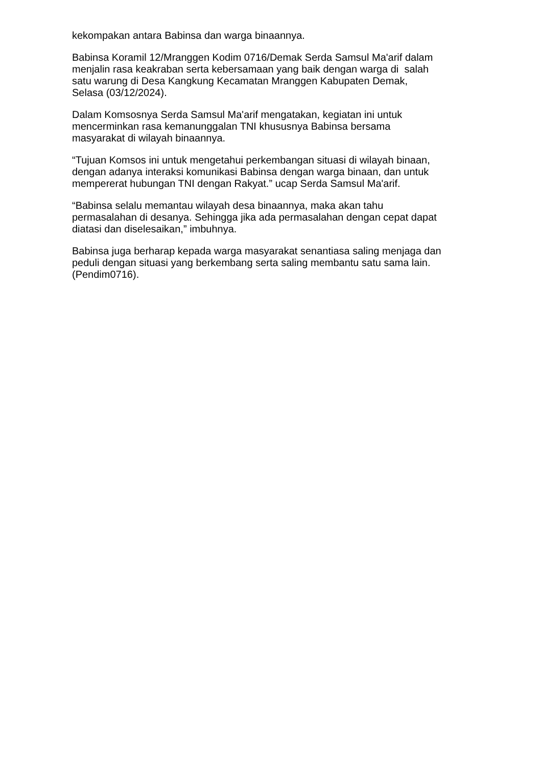kekompakan antara Babinsa dan warga binaannya.
Babinsa Koramil 12/Mranggen Kodim 0716/Demak Serda Samsul Ma'arif dalam
menjalin rasa keakraban serta kebersamaan yang baik dengan warga di salah
satu warung di Desa Kangkung Kecamatan Mranggen Kabupaten Demak,
Selasa (03/12/2024).
Dalam Komsosnya Serda Samsul Ma'arif mengatakan, kegiatan ini untuk
mencerminkan rasa kemanunggalan TNI khususnya Babinsa bersama
masyarakat di wilayah binaannya.
“Tujuan Komsos ini untuk mengetahui perkembangan situasi di wilayah binaan,
dengan adanya interaksi komunikasi Babinsa dengan warga binaan, dan untuk
mempererat hubungan TNI dengan Rakyat.” ucap Serda Samsul Ma'arif.
“Babinsa selalu memantau wilayah desa binaannya, maka akan tahu
permasalahan di desanya. Sehingga jika ada permasalahan dengan cepat dapat
diatasi dan diselesaikan,” imbuhnya.
Babinsa juga berharap kepada warga masyarakat senantiasa saling menjaga dan
peduli dengan situasi yang berkembang serta saling membantu satu sama lain.
(Pendim0716).